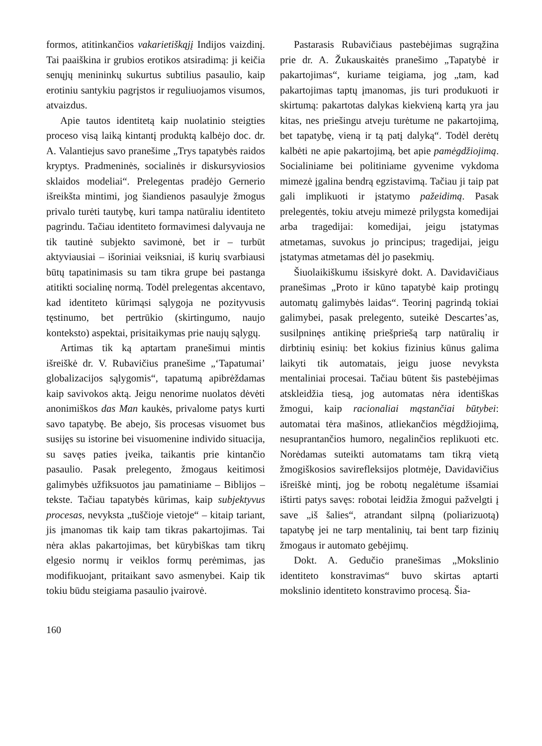formos, atitinkančios vakarietiškąjį Indijos vaizdinį. Tai paaiškina ir grubios erotikos atsiradimą: ji keičia senųjų menininkų sukurtus subtilius pasaulio, kaip erotiniu santykiu pagrįstos ir reguliuojamos visumos, atvaizdus.
Apie tautos identitetą kaip nuolatinio steigties proceso visą laiką kintantį produktą kalbėjo doc. dr. A. Valantiejus savo pranešime „Trys tapatybės raidos kryptys. Pradmeninės, socialinės ir diskursyviosios sklaidos modeliai“. Prelegentas pradėjo Gernerio išreikšta mintimi, jog šiandienos pasaulyje žmogus privalo turėti tautybę, kuri tampa natūraliu identiteto pagrindu. Tačiau identiteto formavimesi dalyvauja ne tik tautinė subjekto savimonė, bet ir – turbūt aktyviausiai – išoriniai veiksniai, iš kurių svarbiausi būtų tapatinimasis su tam tikra grupe bei pastanga atitikti socialinę normą. Todėl prelegentas akcentavo, kad identiteto kūrimąsi sąlygoja ne pozityvusis tęstinumo, bet pertrūkio (skirtingumo, naujo konteksto) aspektai, prisitaikymas prie naujų sąlygų.
Artimas tik ką aptartam pranešimui mintis išreiškė dr. V. Rubavičius pranešime „‘Tapatumai’ globalizacijos sąlygomis“, tapatumą apibrėždamas kaip savivokos aktą. Jeigu nenorime nuolatos dėvėti anonimiškos das Man kaukės, privalome patys kurti savo tapatybę. Be abejo, šis procesas visuomet bus susijęs su istorine bei visuomenine individo situacija, su savęs paties įveika, taikantis prie kintančio pasaulio. Pasak prelegento, žmogaus keitimosi galimybės užfiksuotos jau pamatiniame – Biblijos – tekste. Tačiau tapatybės kūrimas, kaip subjektyvus procesas, nevyksta „tuščioje vietoje“ – kitaip tariant, jis įmanomas tik kaip tam tikras pakartojimas. Tai nėra aklas pakartojimas, bet kūrybiškas tam tikrų elgesio normų ir veiklos formų perėmimas, jas modifikuojant, pritaikant savo asmenybei. Kaip tik tokiu būdu steigiama pasaulio įvairovė.
Pastarasis Rubavičiaus pastebėjimas sugrąžina prie dr. A. Žukauskaitės pranešimo „Tapatybė ir pakartojimas“, kuriame teigiama, jog „tam, kad pakartojimas taptų įmanomas, jis turi produkuoti ir skirtumą: pakartotas dalykas kiekvieną kartą yra jau kitas, nes priešingu atveju turėtume ne pakartojimą, bet tapatybę, vieną ir tą patį dalyką“. Todėl derėtų kalbėti ne apie pakartojimą, bet apie pamėgdžiojimą. Socialiniame bei politiniame gyvenime vykdoma mimezė įgalina bendrą egzistavimą. Tačiau ji taip pat gali implikuoti ir įstatymo pažeidimą. Pasak prelegentės, tokiu atveju mimezė prilygsta komedijai arba tragedijai: komedijai, jeigu įstatymas atmetamas, suvokus jo principus; tragedijai, jeigu įstatymas atmetamas dėl jo pasekmių.
Šiuolaikiškumu išsiskyrė dokt. A. Davidavičiaus pranešimas „Proto ir kūno tapatybė kaip protingų automatų galimybės laidas“. Teorinį pagrindą tokiai galimybei, pasak prelegento, suteikė Descartes’as, susilpninęs antikinę priešpriešą tarp natūralių ir dirbtinių esinių: bet kokius fizinius kūnus galima laikyti tik automatais, jeigu juose nevyksta mentaliniai procesai. Tačiau būtent šis pastebėjimas atskleidžia tiesą, jog automatas nėra identiškas žmogui, kaip racionaliai mąstančiai būtybei: automatai tėra mašinos, atliekančios mėgdžiojimą, nesuprantančios humoro, negalinčios replikuoti etc. Norėdamas suteikti automatams tam tikrą vietą žmogiškosios savirefleksijos plotmėje, Davidavičius išreiškė mintį, jog be robotų negalėtume išsamiai ištirti patys savęs: robotai leidžia žmogui pažvelgti į save „iš šalies“, atrandant silpną (poliarizuotą) tapatybę jei ne tarp mentalinių, tai bent tarp fizinių žmogaus ir automato gebėjimų.
Dokt. A. Gedučio pranešimas „Mokslinio identiteto konstravimas“ buvo skirtas aptarti mokslinio identiteto konstravimo procesą. Šia-
160